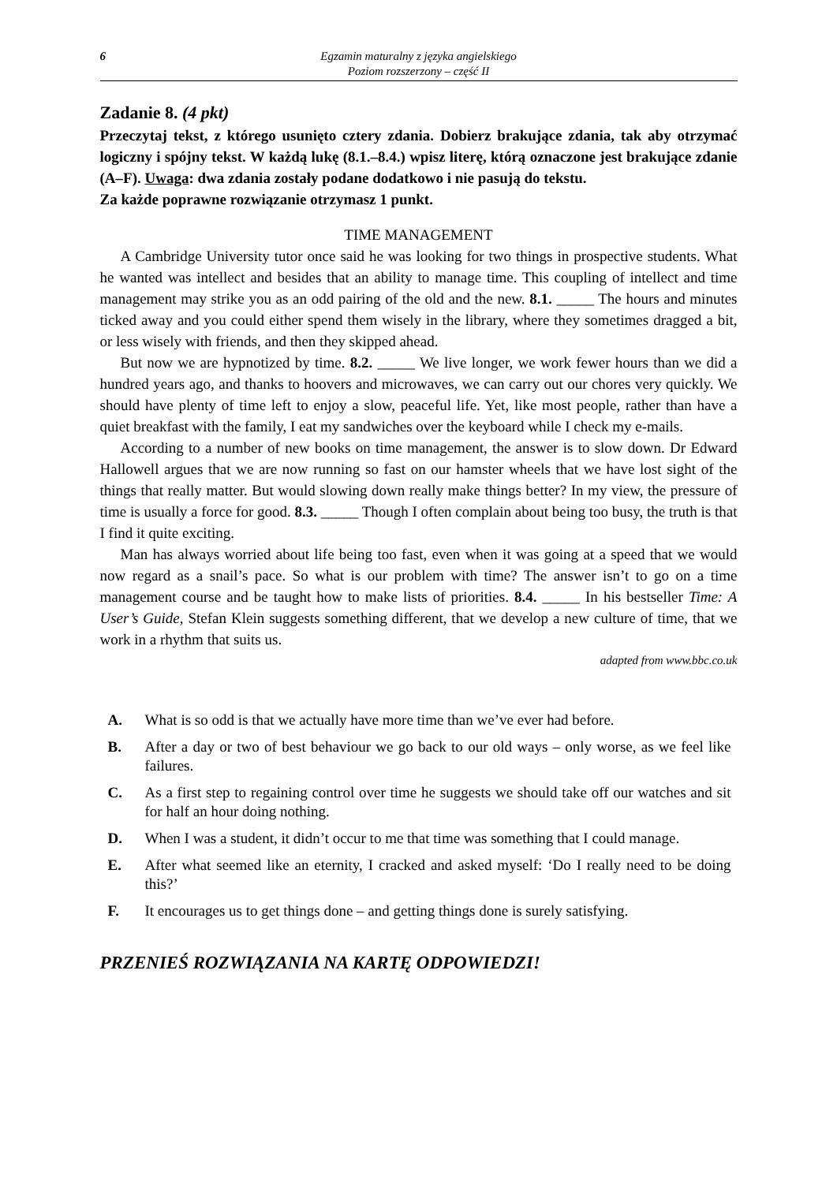6 Egzamin maturalny z języka angielskiego
Poziom rozszerzony – część II
Zadanie 8. (4 pkt)
Przeczytaj tekst, z którego usunięto cztery zdania. Dobierz brakujące zdania, tak aby otrzymać logiczny i spójny tekst. W każdą lukę (8.1.–8.4.) wpisz literę, którą oznaczone jest brakujące zdanie (A–F). Uwaga: dwa zdania zostały podane dodatkowo i nie pasują do tekstu.
Za każde poprawne rozwiązanie otrzymasz 1 punkt.
TIME MANAGEMENT
A Cambridge University tutor once said he was looking for two things in prospective students. What he wanted was intellect and besides that an ability to manage time. This coupling of intellect and time management may strike you as an odd pairing of the old and the new. 8.1. _____ The hours and minutes ticked away and you could either spend them wisely in the library, where they sometimes dragged a bit, or less wisely with friends, and then they skipped ahead.
But now we are hypnotized by time. 8.2. _____ We live longer, we work fewer hours than we did a hundred years ago, and thanks to hoovers and microwaves, we can carry out our chores very quickly. We should have plenty of time left to enjoy a slow, peaceful life. Yet, like most people, rather than have a quiet breakfast with the family, I eat my sandwiches over the keyboard while I check my e-mails.
According to a number of new books on time management, the answer is to slow down. Dr Edward Hallowell argues that we are now running so fast on our hamster wheels that we have lost sight of the things that really matter. But would slowing down really make things better? In my view, the pressure of time is usually a force for good. 8.3. _____ Though I often complain about being too busy, the truth is that I find it quite exciting.
Man has always worried about life being too fast, even when it was going at a speed that we would now regard as a snail’s pace. So what is our problem with time? The answer isn’t to go on a time management course and be taught how to make lists of priorities. 8.4. _____ In his bestseller Time: A User’s Guide, Stefan Klein suggests something different, that we develop a new culture of time, that we work in a rhythm that suits us.
adapted from www.bbc.co.uk
A. What is so odd is that we actually have more time than we’ve ever had before.
B. After a day or two of best behaviour we go back to our old ways – only worse, as we feel like failures.
C. As a first step to regaining control over time he suggests we should take off our watches and sit for half an hour doing nothing.
D. When I was a student, it didn’t occur to me that time was something that I could manage.
E. After what seemed like an eternity, I cracked and asked myself: ‘Do I really need to be doing this?’
F. It encourages us to get things done – and getting things done is surely satisfying.
PRZENIEŚ ROZWIĄZANIA NA KARTĘ ODPOWIEDZI!